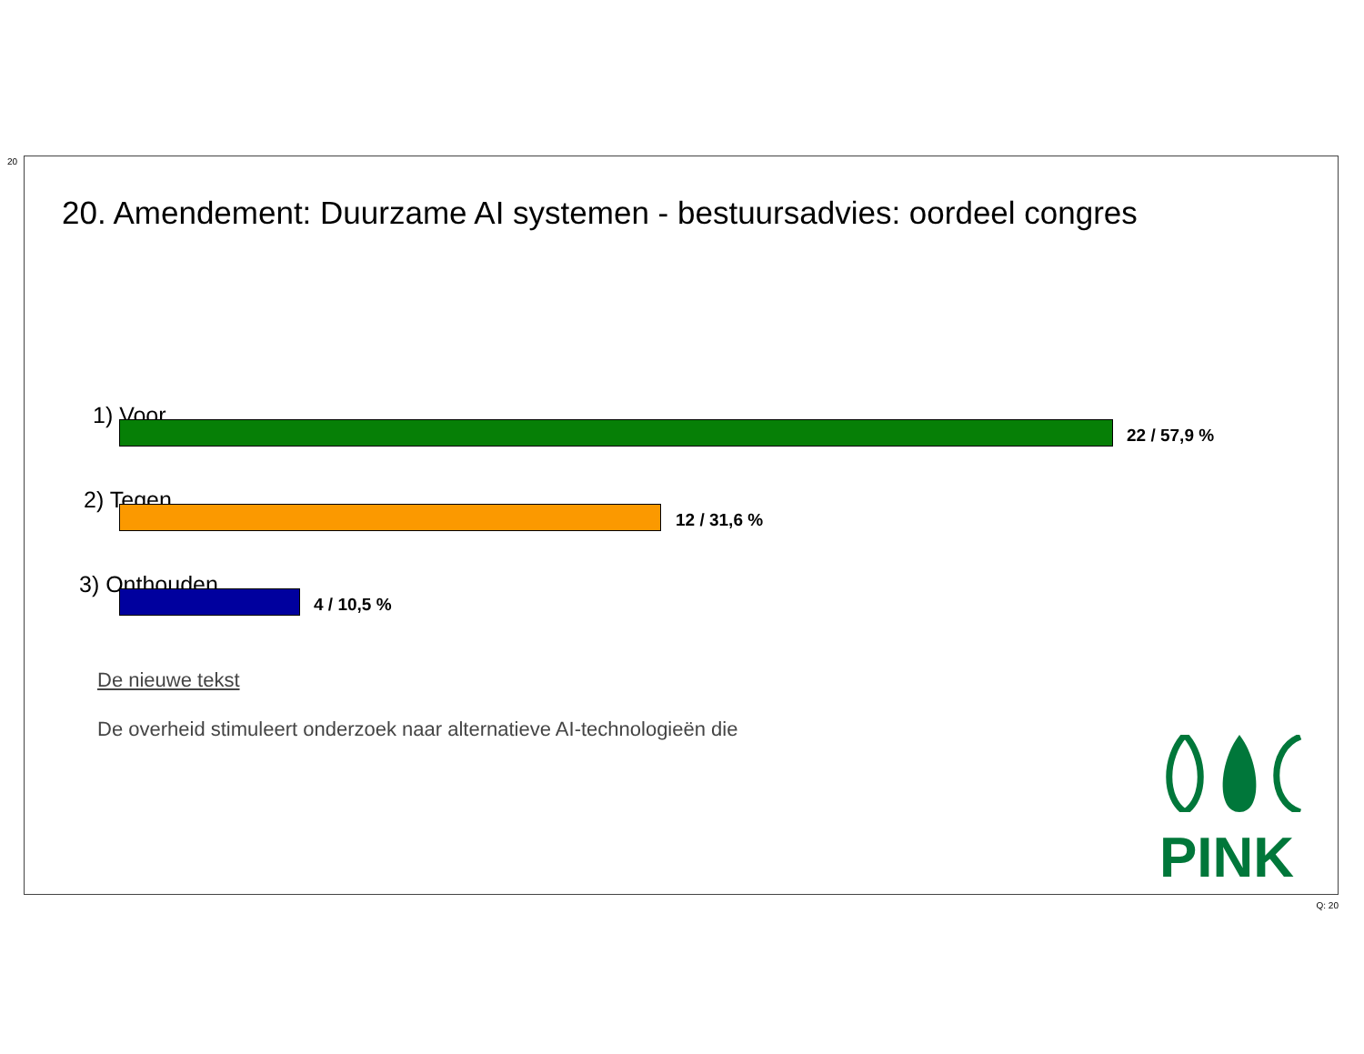20
20. Amendement: Duurzame AI systemen - bestuursadvies: oordeel congres
1) Voor
22 / 57,9 %
2) Tegen
12 / 31,6 %
3) Onthouden
4 / 10,5 %
De nieuwe tekst
De overheid stimuleert onderzoek naar alternatieve AI-technologieën die
PINK
Q: 20